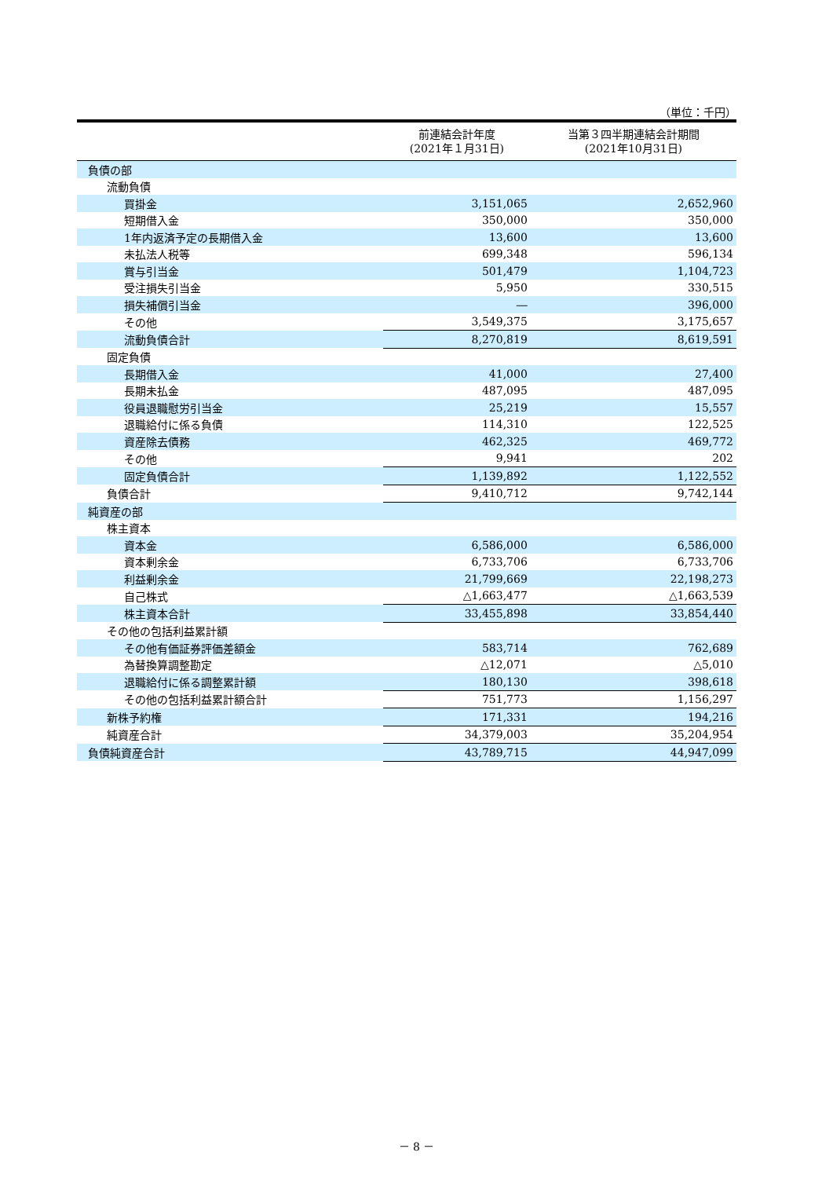（単位：千円）
| | 前連結会計年度 (2021年１月31日) | 当第３四半期連結会計期間 (2021年10月31日) |
| --- | --- | --- |
| 負債の部 | | |
| 流動負債 | | |
| 買掛金 | 3,151,065 | 2,652,960 |
| 短期借入金 | 350,000 | 350,000 |
| 1年内返済予定の長期借入金 | 13,600 | 13,600 |
| 未払法人税等 | 699,348 | 596,134 |
| 賞与引当金 | 501,479 | 1,104,723 |
| 受注損失引当金 | 5,950 | 330,515 |
| 損失補償引当金 | ― | 396,000 |
| その他 | 3,549,375 | 3,175,657 |
| 流動負債合計 | 8,270,819 | 8,619,591 |
| 固定負債 | | |
| 長期借入金 | 41,000 | 27,400 |
| 長期未払金 | 487,095 | 487,095 |
| 役員退職慰労引当金 | 25,219 | 15,557 |
| 退職給付に係る負債 | 114,310 | 122,525 |
| 資産除去債務 | 462,325 | 469,772 |
| その他 | 9,941 | 202 |
| 固定負債合計 | 1,139,892 | 1,122,552 |
| 負債合計 | 9,410,712 | 9,742,144 |
| 純資産の部 | | |
| 株主資本 | | |
| 資本金 | 6,586,000 | 6,586,000 |
| 資本剰余金 | 6,733,706 | 6,733,706 |
| 利益剰余金 | 21,799,669 | 22,198,273 |
| 自己株式 | △1,663,477 | △1,663,539 |
| 株主資本合計 | 33,455,898 | 33,854,440 |
| その他の包括利益累計額 | | |
| その他有価証券評価差額金 | 583,714 | 762,689 |
| 為替換算調整勘定 | △12,071 | △5,010 |
| 退職給付に係る調整累計額 | 180,130 | 398,618 |
| その他の包括利益累計額合計 | 751,773 | 1,156,297 |
| 新株予約権 | 171,331 | 194,216 |
| 純資産合計 | 34,379,003 | 35,204,954 |
| 負債純資産合計 | 43,789,715 | 44,947,099 |
－ 8 －